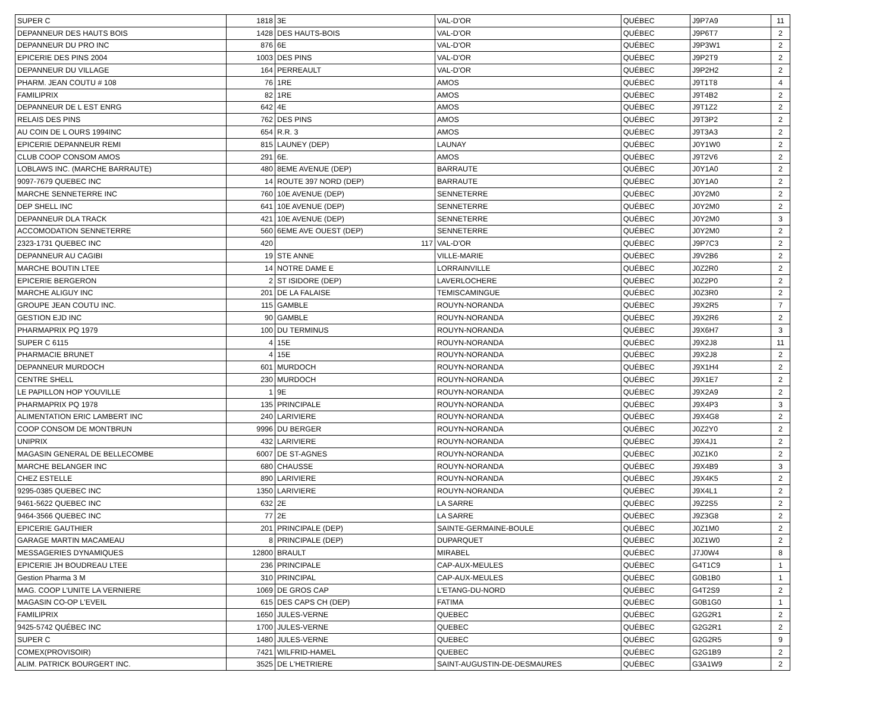| SUPER C | 1818 | 3E | VAL-D'OR | QUÉBEC | J9P7A9 | 11 |
| DEPANNEUR DES HAUTS BOIS | 1428 | DES HAUTS-BOIS | VAL-D'OR | QUÉBEC | J9P6T7 | 2 |
| DEPANNEUR DU PRO INC | 876 | 6E | VAL-D'OR | QUÉBEC | J9P3W1 | 2 |
| EPICERIE DES PINS 2004 | 1003 | DES PINS | VAL-D'OR | QUÉBEC | J9P2T9 | 2 |
| DEPANNEUR DU VILLAGE | 164 | PERREAULT | VAL-D'OR | QUÉBEC | J9P2H2 | 2 |
| PHARM. JEAN COUTU # 108 | 76 | 1RE | AMOS | QUÉBEC | J9T1T8 | 4 |
| FAMILIPRIX | 82 | 1RE | AMOS | QUÉBEC | J9T4B2 | 2 |
| DEPANNEUR DE L EST ENRG | 642 | 4E | AMOS | QUÉBEC | J9T1Z2 | 2 |
| RELAIS DES PINS | 762 | DES PINS | AMOS | QUÉBEC | J9T3P2 | 2 |
| AU COIN DE L OURS 1994INC | 654 | R.R. 3 | AMOS | QUÉBEC | J9T3A3 | 2 |
| EPICERIE DEPANNEUR REMI | 815 | LAUNEY (DEP) | LAUNAY | QUÉBEC | J0Y1W0 | 2 |
| CLUB COOP CONSOM AMOS | 291 | 6E. | AMOS | QUÉBEC | J9T2V6 | 2 |
| LOBLAWS INC. (MARCHE BARRAUTE) | 480 | 8EME AVENUE (DEP) | BARRAUTE | QUÉBEC | J0Y1A0 | 2 |
| 9097-7679 QUEBEC INC | 14 | ROUTE 397 NORD (DEP) | BARRAUTE | QUÉBEC | J0Y1A0 | 2 |
| MARCHE SENNETERRE INC | 760 | 10E AVENUE (DEP) | SENNETERRE | QUÉBEC | J0Y2M0 | 2 |
| DEP SHELL INC | 641 | 10E AVENUE (DEP) | SENNETERRE | QUÉBEC | J0Y2M0 | 2 |
| DEPANNEUR DLA TRACK | 421 | 10E AVENUE (DEP) | SENNETERRE | QUÉBEC | J0Y2M0 | 3 |
| ACCOMODATION SENNETERRE | 560 | 6EME AVE OUEST (DEP) | SENNETERRE | QUÉBEC | J0Y2M0 | 2 |
| 2323-1731 QUEBEC INC | 420 | 117 | VAL-D'OR | QUÉBEC | J9P7C3 | 2 |
| DEPANNEUR AU CAGIBI | 19 | STE ANNE | VILLE-MARIE | QUÉBEC | J9V2B6 | 2 |
| MARCHE BOUTIN LTEE | 14 | NOTRE DAME E | LORRAINVILLE | QUÉBEC | J0Z2R0 | 2 |
| EPICERIE BERGERON | 2 | ST ISIDORE (DEP) | LAVERLOCHERE | QUÉBEC | J0Z2P0 | 2 |
| MARCHE ALIGUY INC | 201 | DE LA FALAISE | TEMISCAMINGUE | QUÉBEC | J0Z3R0 | 2 |
| GROUPE JEAN COUTU INC. | 115 | GAMBLE | ROUYN-NORANDA | QUÉBEC | J9X2R5 | 7 |
| GESTION EJD INC | 90 | GAMBLE | ROUYN-NORANDA | QUÉBEC | J9X2R6 | 2 |
| PHARMAPRIX PQ 1979 | 100 | DU TERMINUS | ROUYN-NORANDA | QUÉBEC | J9X6H7 | 3 |
| SUPER C 6115 | 4 | 15E | ROUYN-NORANDA | QUÉBEC | J9X2J8 | 11 |
| PHARMACIE BRUNET | 4 | 15E | ROUYN-NORANDA | QUÉBEC | J9X2J8 | 2 |
| DEPANNEUR MURDOCH | 601 | MURDOCH | ROUYN-NORANDA | QUÉBEC | J9X1H4 | 2 |
| CENTRE SHELL | 230 | MURDOCH | ROUYN-NORANDA | QUÉBEC | J9X1E7 | 2 |
| LE PAPILLON HOP YOUVILLE | 1 | 9E | ROUYN-NORANDA | QUÉBEC | J9X2A9 | 2 |
| PHARMAPRIX PQ 1978 | 135 | PRINCIPALE | ROUYN-NORANDA | QUÉBEC | J9X4P3 | 3 |
| ALIMENTATION ERIC LAMBERT INC | 240 | LARIVIERE | ROUYN-NORANDA | QUÉBEC | J9X4G8 | 2 |
| COOP CONSOM DE MONTBRUN | 9996 | DU BERGER | ROUYN-NORANDA | QUÉBEC | J0Z2Y0 | 2 |
| UNIPRIX | 432 | LARIVIERE | ROUYN-NORANDA | QUÉBEC | J9X4J1 | 2 |
| MAGASIN GENERAL DE BELLECOMBE | 6007 | DE ST-AGNES | ROUYN-NORANDA | QUÉBEC | J0Z1K0 | 2 |
| MARCHE BELANGER INC | 680 | CHAUSSE | ROUYN-NORANDA | QUÉBEC | J9X4B9 | 3 |
| CHEZ ESTELLE | 890 | LARIVIERE | ROUYN-NORANDA | QUÉBEC | J9X4K5 | 2 |
| 9295-0385 QUEBEC INC | 1350 | LARIVIERE | ROUYN-NORANDA | QUÉBEC | J9X4L1 | 2 |
| 9461-5622 QUEBEC INC | 632 | 2E | LA SARRE | QUÉBEC | J9Z2S5 | 2 |
| 9464-3566 QUEBEC INC | 77 | 2E | LA SARRE | QUÉBEC | J9Z3G8 | 2 |
| EPICERIE GAUTHIER | 201 | PRINCIPALE (DEP) | SAINTE-GERMAINE-BOULE | QUÉBEC | J0Z1M0 | 2 |
| GARAGE MARTIN MACAMEAU | 8 | PRINCIPALE (DEP) | DUPARQUET | QUÉBEC | J0Z1W0 | 2 |
| MESSAGERIES DYNAMIQUES | 12800 | BRAULT | MIRABEL | QUÉBEC | J7J0W4 | 8 |
| EPICERIE JH BOUDREAU LTEE | 236 | PRINCIPALE | CAP-AUX-MEULES | QUÉBEC | G4T1C9 | 1 |
| Gestion Pharma 3 M | 310 | PRINCIPAL | CAP-AUX-MEULES | QUÉBEC | G0B1B0 | 1 |
| MAG. COOP L'UNITE LA VERNIERE | 1069 | DE GROS CAP | L'ETANG-DU-NORD | QUÉBEC | G4T2S9 | 2 |
| MAGASIN CO-OP L'EVEIL | 615 | DES CAPS CH (DEP) | FATIMA | QUÉBEC | G0B1G0 | 1 |
| FAMILIPRIX | 1650 | JULES-VERNE | QUEBEC | QUÉBEC | G2G2R1 | 2 |
| 9425-5742 QUÉBEC INC | 1700 | JULES-VERNE | QUEBEC | QUÉBEC | G2G2R1 | 2 |
| SUPER C | 1480 | JULES-VERNE | QUEBEC | QUÉBEC | G2G2R5 | 9 |
| COMEX(PROVISOIR) | 7421 | WILFRID-HAMEL | QUEBEC | QUÉBEC | G2G1B9 | 2 |
| ALIM. PATRICK BOURGERT INC. | 3525 | DE L'HETRIERE | SAINT-AUGUSTIN-DE-DESMAURES | QUÉBEC | G3A1W9 | 2 |